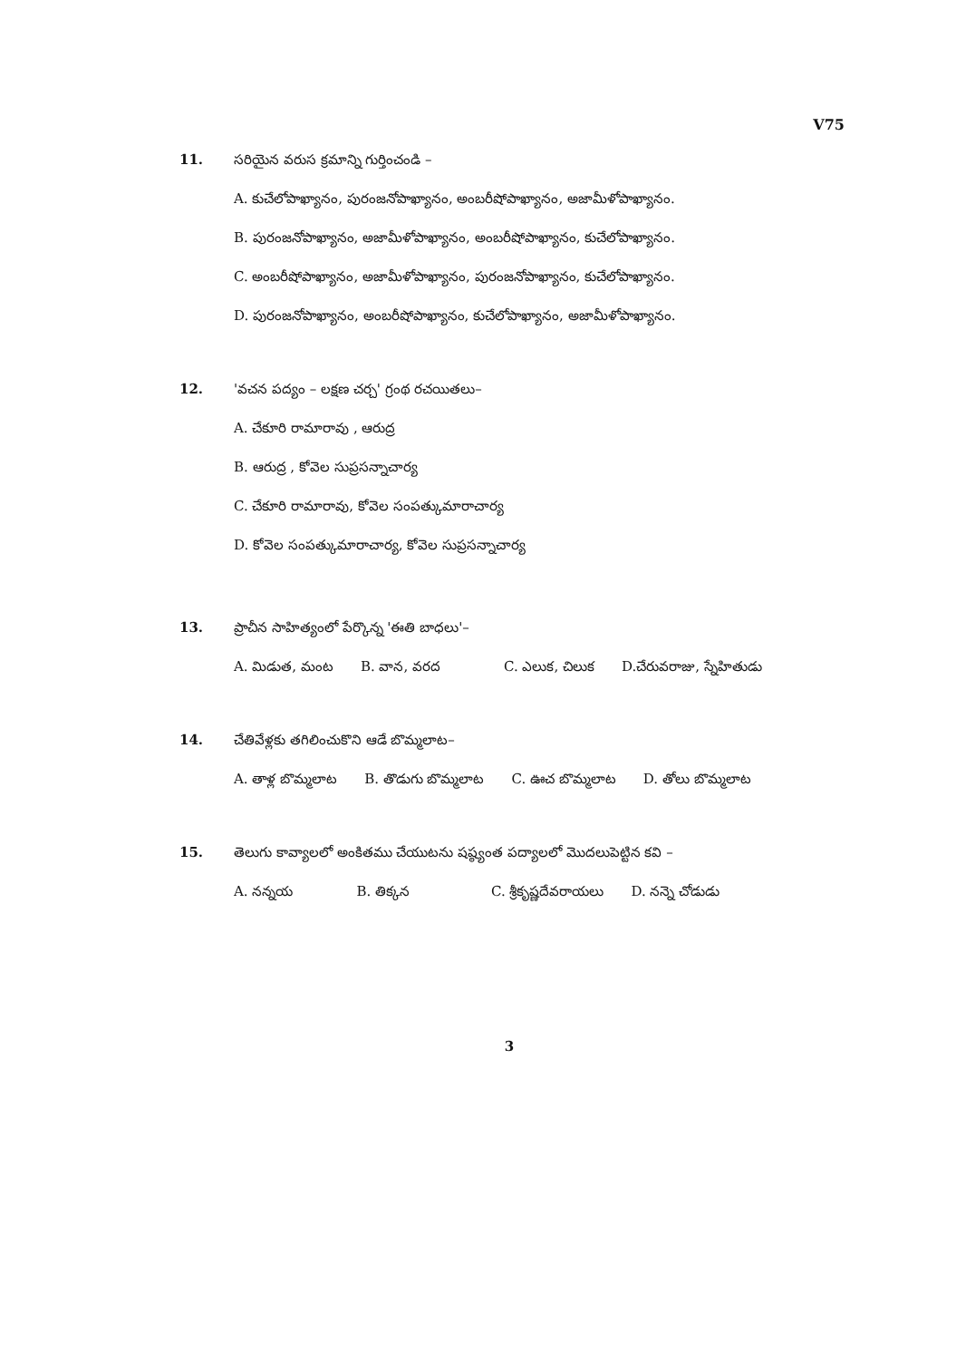V75
11. సరియైన వరుస క్రమాన్ని గుర్తించండి –
A. కుచేలోపాఖ్యానం, పురంజనోపాఖ్యానం, అంబరీషోపాఖ్యానం, అజామీళోపాఖ్యానం.
B. పురంజనోపాఖ్యానం, అజామీళోపాఖ్యానం, అంబరీషోపాఖ్యానం, కుచేలోపాఖ్యానం.
C. అంబరీషోపాఖ్యానం, అజామీళోపాఖ్యానం, పురంజనోపాఖ్యానం, కుచేలోపాఖ్యానం.
D. పురంజనోపాఖ్యానం, అంబరీషోపాఖ్యానం, కుచేలోపాఖ్యానం, అజామీళోపాఖ్యానం.
12. 'వచన పద్యం – లక్షణ చర్చ' గ్రంథ రచయితలు–
A. చేకూరి రామారావు , ఆరుద్ర
B. ఆరుద్ర , కోవెల సుప్రసన్నాచార్య
C. చేకూరి రామారావు, కోవెల సంపత్కుమారాచార్య
D. కోవెల సంపత్కుమారాచార్య, కోవెల సుప్రసన్నాచార్య
13. ప్రాచీన సాహిత్యంలో పేర్కొన్న 'ఈతి బాధలు'–
A. మిడుత, మంట B. వాన, వరద C. ఎలుక, చిలుక D.చేరువరాజు, స్నేహితుడు
14. చేతివేళ్లకు తగిలించుకొని ఆడే బొమ్మలాట–
A. తాళ్ల బొమ్మలాట B. తొడుగు బొమ్మలాట C. ఊచ బొమ్మలాట D. తోలు బొమ్మలాట
15. తెలుగు కావ్యాలలో అంకితము చేయుటను షష్ఠ్యంత పద్యాలలో మొదలుపెట్టిన కవి –
A. నన్నయ B. తిక్కన C. శ్రీకృష్ణదేవరాయలు D. నన్నె చోడుడు
3